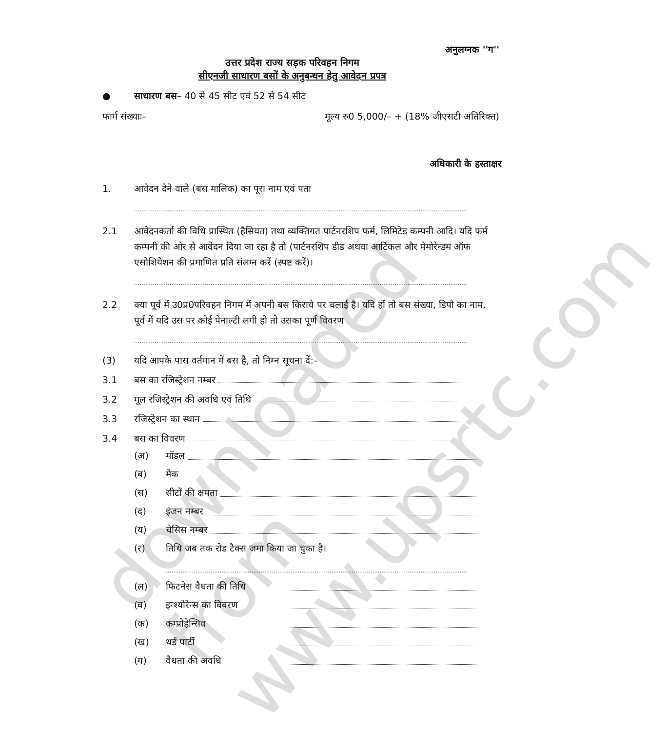downloaded from www.upsrtc.com
अनुलग्नक ''ग''
उत्तर प्रदेश राज्य सड़क परिवहन निगम
सीएनजी साधारण बसों के अनुबन्धन हेतु आवेदन प्रपत्र
● साधारण बस– 40 से 45 सीट एवं 52 से 54 सीट
फार्म संख्याः– मूल्य रु0 5,000/– + (18% जीएसटी अतिरिक्त)
अधिकारी के हस्ताक्षर
1. आवेदन देने वाले (बस मालिक) का पूरा नाम एवं पता
................................................................................................................................................................................................................
2.1 आवेदनकर्ता की विधि प्रास्थित (हैसियत) तथा व्यक्तिगत पार्टनरशिप फर्म, लिमिटेड कम्पनी आदि। यदि फर्म कम्पनी की ओर से आवेदन दिया जा रहा है तो (पार्टनरशिप डीड अथवा आर्टिकल और मेमोरेन्डम ऑफ एसोशियेशन की प्रमाणित प्रति संलग्न करें (स्पष्ट करें)।
................................................................................................................................................................................................................
2.2 क्या पूर्व में उ0प्र0परिवहन निगम में अपनी बस किराये पर चलाई है। यदि हों तो बस संख्या, डिपो का नाम, पूर्व में यदि उस पर कोई पेनाल्टी लगी हो तो उसका पूर्ण विवरण
................................................................................................................................................................................................................
(3) यदि आपके पास वर्तमान में बस है, तो निम्न सूचना दें:–
3.1 बस का रजिस्ट्रेशन नम्बर
3.2 मूल रजिस्ट्रेशन की अवधि एवं तिथि
3.3 रजिस्ट्रेशन का स्थान
3.4 बस का विवरण
(अ) मॉडल
(ब) मेक
(स) सीटों की क्षमता
(द) इंजन नम्बर
(य) चेसिस नम्बर
(र) तिथि जब तक रोड टैक्स जमा किया जा चुका है।
.....................................................................................................................................................................................
(ल) फिटनेस वैधता की तिथि
(व) इन्श्योरेन्स का विवरण
(क) कम्प्रोहेन्सिव
(ख) थर्ड पार्टी
(ग) वैधता की अवधि